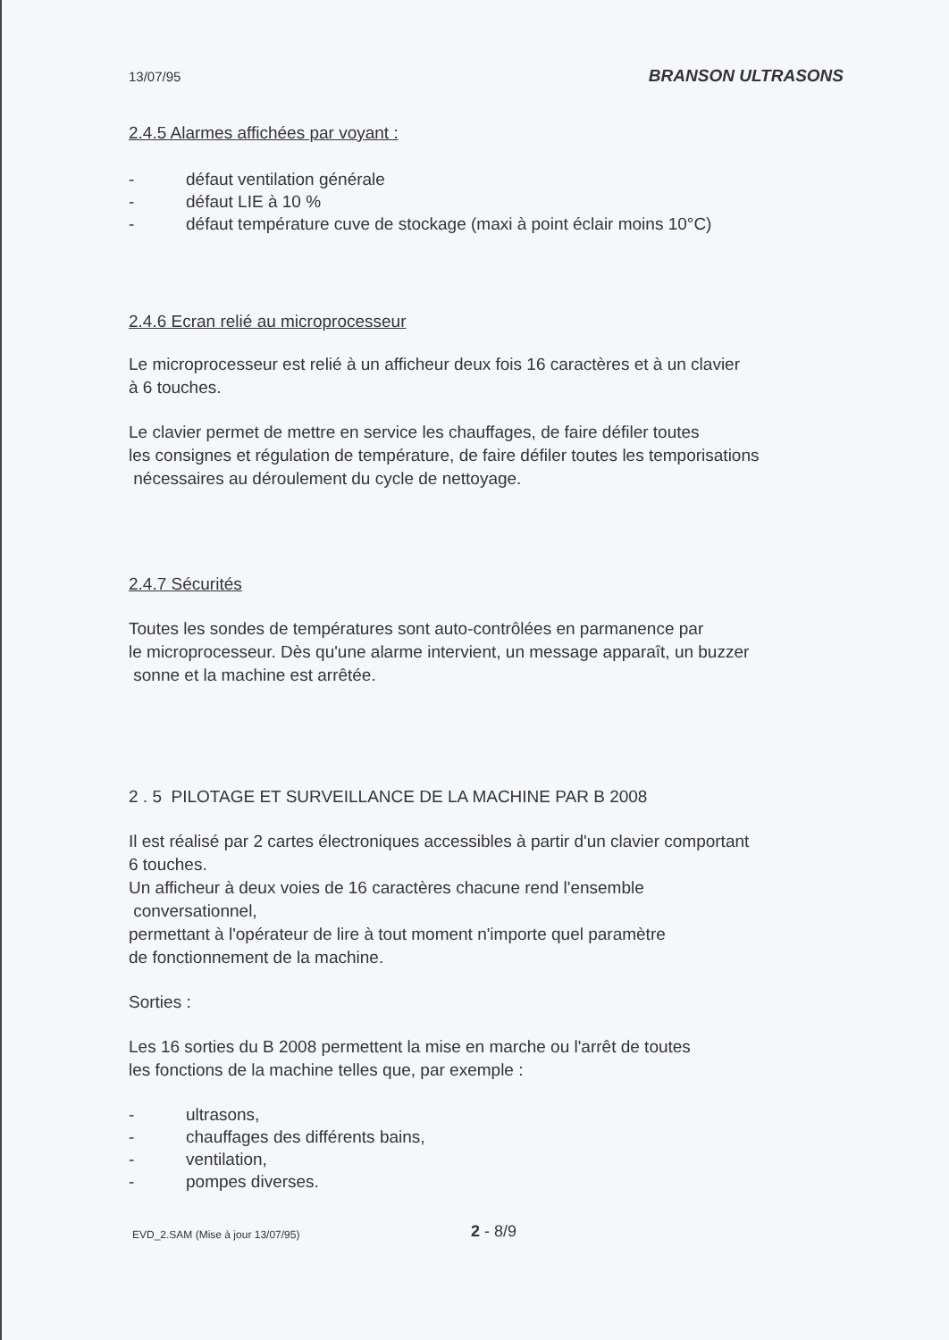13/07/95 BRANSON ULTRASONS
2.4.5 Alarmes affichées par voyant :
- défaut ventilation générale
- défaut LIE à 10 %
- défaut température cuve de stockage (maxi à point éclair moins 10°C)
2.4.6 Ecran relié au microprocesseur
Le microprocesseur est relié à un afficheur deux fois 16 caractères et à un clavier
à 6 touches.
Le clavier permet de mettre en service les chauffages, de faire défiler toutes
les consignes et régulation de température, de faire défiler toutes les temporisations
nécessaires au déroulement du cycle de nettoyage.
2.4.7 Sécurités
Toutes les sondes de températures sont auto-contrôlées en parmanence par
le microprocesseur. Dès qu'une alarme intervient, un message apparaît, un buzzer
sonne et la machine est arrêtée.
2 . 5 PILOTAGE ET SURVEILLANCE DE LA MACHINE PAR B 2008
Il est réalisé par 2 cartes électroniques accessibles à partir d'un clavier comportant
6 touches.
Un afficheur à deux voies de 16 caractères chacune rend l'ensemble
conversationnel,
permettant à l'opérateur de lire à tout moment n'importe quel paramètre
de fonctionnement de la machine.
Sorties :
Les 16 sorties du B 2008 permettent la mise en marche ou l'arrêt de toutes
les fonctions de la machine telles que, par exemple :
- ultrasons,
- chauffages des différents bains,
- ventilation,
- pompes diverses.
EVD_2.SAM (Mise à jour 13/07/95)
2 - 8/9